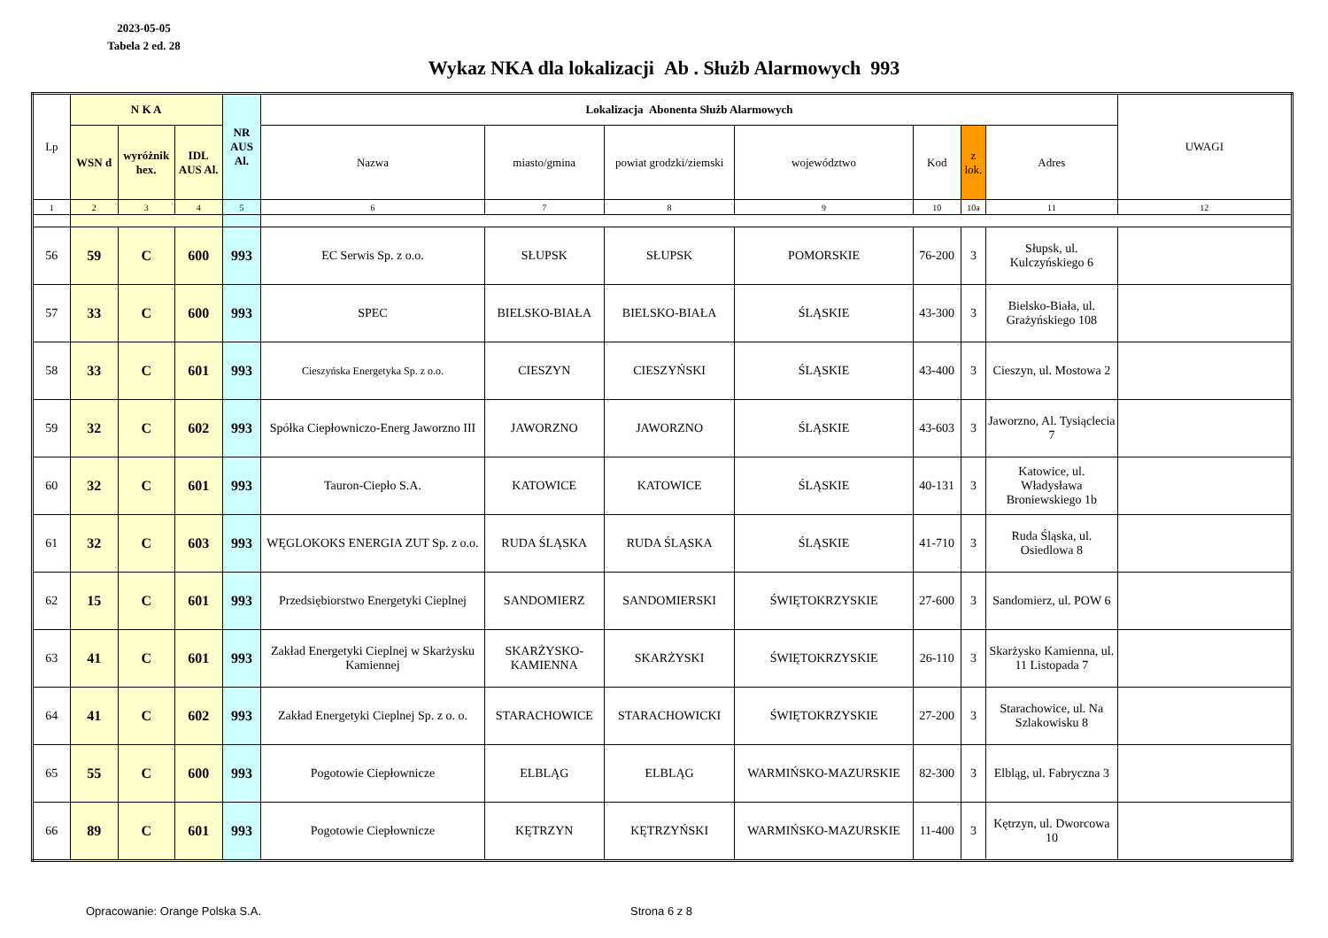2023-05-05
Tabela 2 ed. 28
Wykaz NKA dla lokalizacji Ab . Służb Alarmowych 993
| Lp | N K A | | | NR AUS Al. | Lokalizacja Abonenta Służb Alarmowych | | | | | | | UWAGI |
| --- | --- | --- | --- | --- | --- | --- | --- | --- | --- | --- | --- | --- |
| | WSN d | wyróżnik hex. | IDL AUS Al. | | Nazwa | miasto/gmina | powiat grodzki/ziemski | województwo | Kod | z lok. | Adres | |
| 1 | 2 | 3 | 4 | 5 | 6 | 7 | 8 | 9 | 10 | 10a | 11 | 12 |
| 56 | 59 | C | 600 | 993 | EC Serwis Sp. z o.o. | SŁUPSK | SŁUPSK | POMORSKIE | 76-200 | 3 | Słupsk, ul. Kulczyńskiego 6 | |
| 57 | 33 | C | 600 | 993 | SPEC | BIELSKO-BIAŁA | BIELSKO-BIAŁA | ŚLĄSKIE | 43-300 | 3 | Bielsko-Biała, ul. Grażyńskiego 108 | |
| 58 | 33 | C | 601 | 993 | Cieszyńska Energetyka Sp. z o.o. | CIESZYN | CIESZYŃSKI | ŚLĄSKIE | 43-400 | 3 | Cieszyn, ul. Mostowa 2 | |
| 59 | 32 | C | 602 | 993 | Spółka Ciepłowniczo-Energ Jaworzno III | JAWORZNO | JAWORZNO | ŚLĄSKIE | 43-603 | 3 | Jaworzno, Al. Tysiąclecia 7 | |
| 60 | 32 | C | 601 | 993 | Tauron-Ciepło S.A. | KATOWICE | KATOWICE | ŚLĄSKIE | 40-131 | 3 | Katowice, ul. Władysława Broniewskiego 1b | |
| 61 | 32 | C | 603 | 993 | WĘGLOKOKS ENERGIA ZUT Sp. z o.o. | RUDA ŚLĄSKA | RUDA ŚLĄSKA | ŚLĄSKIE | 41-710 | 3 | Ruda Śląska, ul. Osiedlowa 8 | |
| 62 | 15 | C | 601 | 993 | Przedsiębiorstwo Energetyki Cieplnej | SANDOMIERZ | SANDOMIERSKI | ŚWIĘTOKRZYSKIE | 27-600 | 3 | Sandomierz, ul. POW 6 | |
| 63 | 41 | C | 601 | 993 | Zakład Energetyki Cieplnej w Skarżysku Kamiennej | SKARŻYSKO-KAMIENNA | SKARŻYSKI | ŚWIĘTOKRZYSKIE | 26-110 | 3 | Skarżysko Kamienna, ul. 11 Listopada 7 | |
| 64 | 41 | C | 602 | 993 | Zakład Energetyki Cieplnej Sp. z o. o. | STARACHOWICE | STARACHOWICKI | ŚWIĘTOKRZYSKIE | 27-200 | 3 | Starachowice, ul. Na Szlakowisku 8 | |
| 65 | 55 | C | 600 | 993 | Pogotowie Ciepłownicze | ELBLĄG | ELBLĄG | WARMIŃSKO-MAZURSKIE | 82-300 | 3 | Elbląg, ul. Fabryczna 3 | |
| 66 | 89 | C | 601 | 993 | Pogotowie Ciepłownicze | KĘTRZYN | KĘTRZYŃSKI | WARMIŃSKO-MAZURSKIE | 11-400 | 3 | Kętrzyn, ul. Dworcowa 10 | |
Opracowanie: Orange Polska S.A. Strona 6 z 8